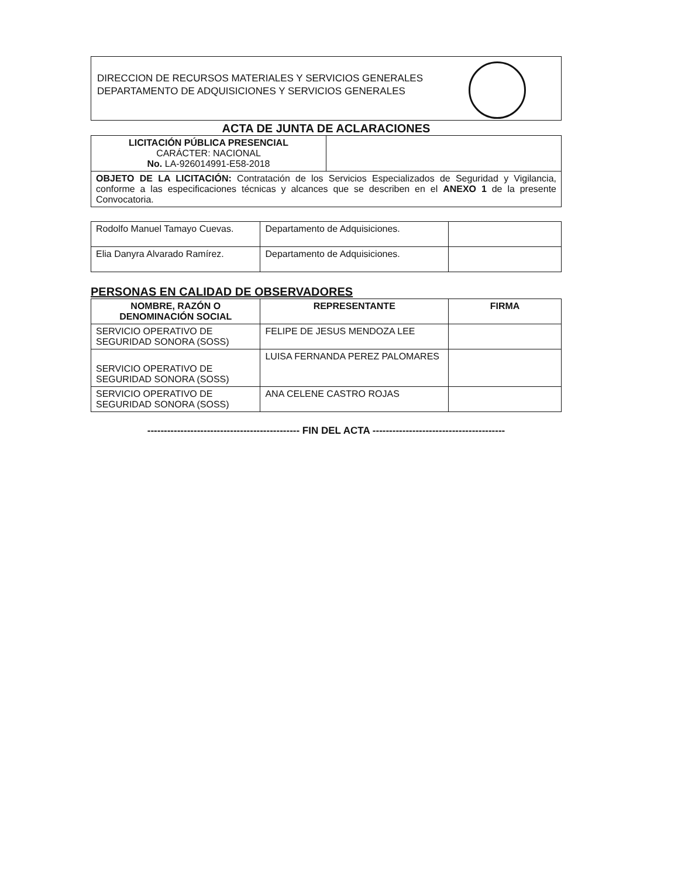DIRECCION DE RECURSOS MATERIALES Y SERVICIOS GENERALES
DEPARTAMENTO DE ADQUISICIONES Y SERVICIOS GENERALES
ACTA DE JUNTA DE ACLARACIONES
| LICITACIÓN PÚBLICA PRESENCIAL CARÁCTER: NACIONAL No. LA-926014991-E58-2018 | |
| OBJETO DE LA LICITACIÓN: Contratación de los Servicios Especializados de Seguridad y Vigilancia, conforme a las especificaciones técnicas y alcances que se describen en el ANEXO 1 de la presente Convocatoria. | |
| Rodolfo Manuel Tamayo Cuevas. | Departamento de Adquisiciones. | |
| Elia Danyra Alvarado Ramírez. | Departamento de Adquisiciones. | |
PERSONAS EN CALIDAD DE OBSERVADORES
| NOMBRE, RAZÓN O DENOMINACIÓN SOCIAL | REPRESENTANTE | FIRMA |
| --- | --- | --- |
| SERVICIO OPERATIVO DE SEGURIDAD SONORA (SOSS) | FELIPE DE JESUS MENDOZA LEE | |
| SERVICIO OPERATIVO DE SEGURIDAD SONORA (SOSS) | LUISA FERNANDA PEREZ PALOMARES | |
| SERVICIO OPERATIVO DE SEGURIDAD SONORA (SOSS) | ANA CELENE CASTRO ROJAS | |
---------------------------------------------- FIN DEL ACTA ----------------------------------------